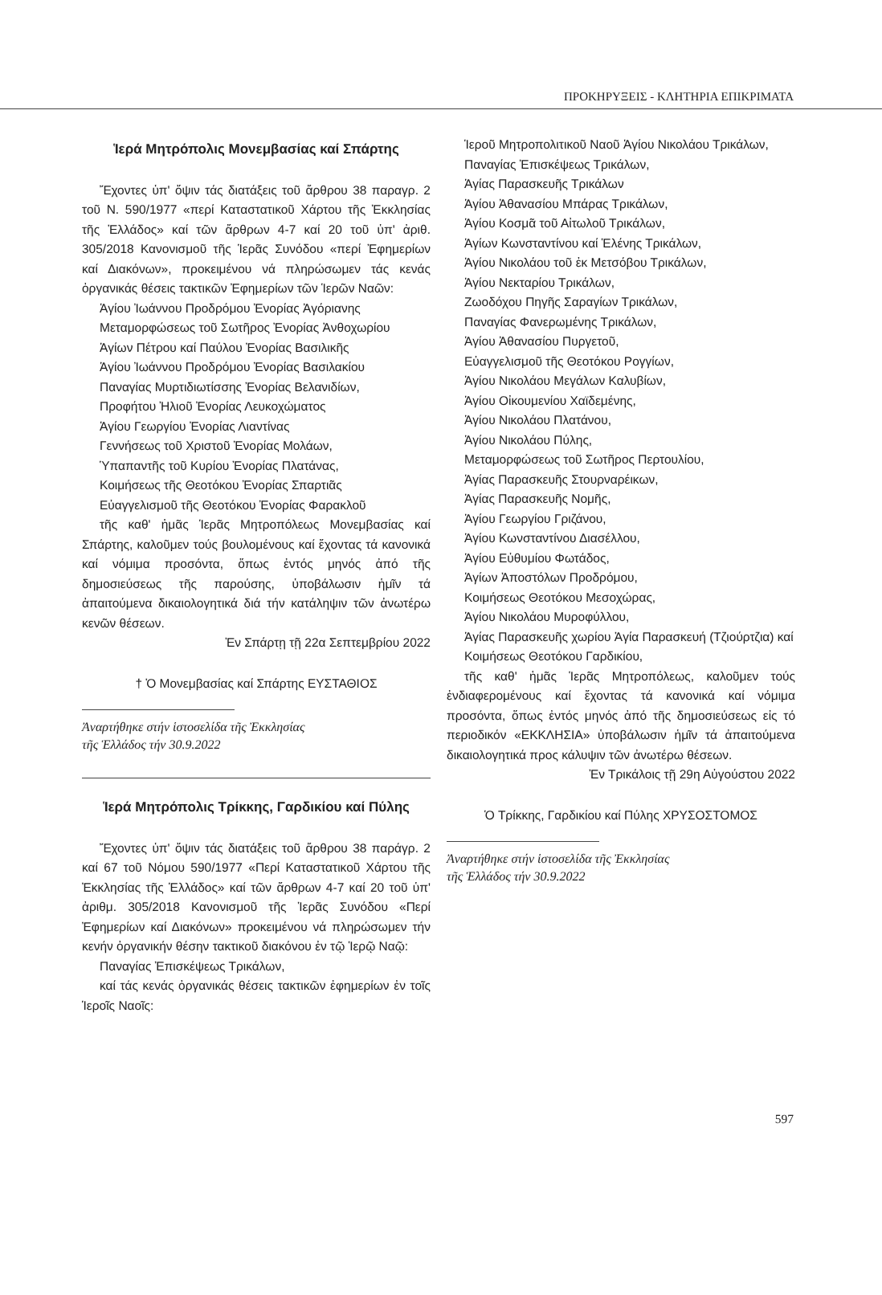ΠΡΟΚΗΡΥΞΕΙΣ - ΚΛΗΤΗΡΙΑ ΕΠΙΚΡΙΜΑΤΑ
Ἱερά Μητρόπολις Μονεμβασίας καί Σπάρτης
Ἔχοντες ὑπ' ὄψιν τάς διατάξεις τοῦ ἄρθρου 38 παραγρ. 2 τοῦ Ν. 590/1977 «περί Καταστατικοῦ Χάρτου τῆς Ἐκκλησίας τῆς Ἑλλάδος» καί τῶν ἄρθρων 4-7 καί 20 τοῦ ὑπ' ἀριθ. 305/2018 Κανονισμοῦ τῆς Ἱερᾶς Συνόδου «περί Ἐφημερίων καί Διακόνων», προκειμένου νά πληρώσωμεν τάς κενάς ὀργανικάς θέσεις τακτικῶν Ἐφημερίων τῶν Ἱερῶν Ναῶν:
Ἁγίου Ἰωάννου Προδρόμου Ἐνορίας Ἀγόριανης
Μεταμορφώσεως τοῦ Σωτῆρος Ἐνορίας Ἀνθοχωρίου
Ἁγίων Πέτρου καί Παύλου Ἐνορίας Βασιλικῆς
Ἁγίου Ἰωάννου Προδρόμου Ἐνορίας Βασιλακίου
Παναγίας Μυρτιδιωτίσσης Ἐνορίας Βελανιδίων,
Προφήτου Ἠλιοῦ Ἐνορίας Λευκοχώματος
Ἁγίου Γεωργίου Ἐνορίας Λιαντίνας
Γεννήσεως τοῦ Χριστοῦ Ἐνορίας Μολάων,
Ὑπαπαντῆς τοῦ Κυρίου Ἐνορίας Πλατάνας,
Κοιμήσεως τῆς Θεοτόκου Ἐνορίας Σπαρτιᾶς
Εὐαγγελισμοῦ τῆς Θεοτόκου Ἐνορίας Φαρακλοῦ
τῆς καθ' ἡμᾶς Ἱερᾶς Μητροπόλεως Μονεμβασίας καί Σπάρτης, καλοῦμεν τούς βουλομένους καί ἔχοντας τά κανονικά καί νόμιμα προσόντα, ὅπως ἐντός μηνός ἀπό τῆς δημοσιεύσεως τῆς παρούσης, ὑποβάλωσιν ἡμῖν τά ἀπαιτούμενα δικαιολογητικά διά τήν κατάληψιν τῶν ἀνωτέρω κενῶν θέσεων.
Ἐν Σπάρτῃ τῇ 22α Σεπτεμβρίου 2022
† Ὁ Μονεμβασίας καί Σπάρτης ΕΥΣΤΑΘΙΟΣ
Ἀναρτήθηκε στήν ἱστοσελίδα τῆς Ἐκκλησίας
τῆς Ἑλλάδος τήν 30.9.2022
Ἱερά Μητρόπολις Τρίκκης, Γαρδικίου καί Πύλης
Ἔχοντες ὑπ' ὄψιν τάς διατάξεις τοῦ ἄρθρου 38 παράγρ. 2 καί 67 τοῦ Νόμου 590/1977 «Περί Καταστατικοῦ Χάρτου τῆς Ἐκκλησίας τῆς Ἑλλάδος» καί τῶν ἄρθρων 4-7 καί 20 τοῦ ὑπ' ἀριθμ. 305/2018 Κανονισμοῦ τῆς Ἱερᾶς Συνόδου «Περί Ἐφημερίων καί Διακόνων» προκειμένου νά πληρώσωμεν τήν κενήν ὀργανικήν θέσην τακτικοῦ διακόνου ἐν τῷ Ἱερῷ Ναῷ:
Παναγίας Ἐπισκέψεως Τρικάλων,
καί τάς κενάς ὀργανικάς θέσεις τακτικῶν ἐφημερίων ἐν τοῖς Ἱεροῖς Ναοῖς:
Ἱεροῦ Μητροπολιτικοῦ Ναοῦ Ἁγίου Νικολάου Τρικάλων,
Παναγίας Ἐπισκέψεως Τρικάλων,
Ἁγίας Παρασκευῆς Τρικάλων
Ἁγίου Ἀθανασίου Μπάρας Τρικάλων,
Ἁγίου Κοσμᾶ τοῦ Αἰτωλοῦ Τρικάλων,
Ἁγίων Κωνσταντίνου καί Ἑλένης Τρικάλων,
Ἁγίου Νικολάου τοῦ ἐκ Μετσόβου Τρικάλων,
Ἁγίου Νεκταρίου Τρικάλων,
Ζωοδόχου Πηγῆς Σαραγίων Τρικάλων,
Παναγίας Φανερωμένης Τρικάλων,
Ἁγίου Ἀθανασίου Πυργετοῦ,
Εὐαγγελισμοῦ τῆς Θεοτόκου Ρογγίων,
Ἁγίου Νικολάου Μεγάλων Καλυβίων,
Ἁγίου Οἰκουμενίου Χαϊδεμένης,
Ἁγίου Νικολάου Πλατάνου,
Ἁγίου Νικολάου Πύλης,
Μεταμορφώσεως τοῦ Σωτῆρος Περτουλίου,
Ἁγίας Παρασκευῆς Στουρναρέικων,
Ἁγίας Παρασκευῆς Νομῆς,
Ἁγίου Γεωργίου Γριζάνου,
Ἁγίου Κωνσταντίνου Διασέλλου,
Ἁγίου Εὐθυμίου Φωτάδος,
Ἁγίων Ἀποστόλων Προδρόμου,
Κοιμήσεως Θεοτόκου Μεσοχώρας,
Ἁγίου Νικολάου Μυροφύλλου,
Ἁγίας Παρασκευῆς χωρίου Ἁγία Παρασκευή (Τζιούρτζια) καί
Κοιμήσεως Θεοτόκου Γαρδικίου,
τῆς καθ' ἡμᾶς Ἱερᾶς Μητροπόλεως, καλοῦμεν τούς ἐνδιαφερομένους καί ἔχοντας τά κανονικά καί νόμιμα προσόντα, ὅπως ἐντός μηνός ἀπό τῆς δημοσιεύσεως εἰς τό περιοδικόν «ΕΚΚΛΗΣΙΑ» ὑποβάλωσιν ἡμῖν τά ἀπαιτούμενα δικαιολογητικά προς κάλυψιν τῶν ἀνωτέρω θέσεων.
Ἐν Τρικάλοις τῇ 29η Αὐγούστου 2022
Ὁ Τρίκκης, Γαρδικίου καί Πύλης ΧΡΥΣΟΣΤΟΜΟΣ
Ἀναρτήθηκε στήν ἱστοσελίδα τῆς Ἐκκλησίας
τῆς Ἑλλάδος τήν 30.9.2022
597